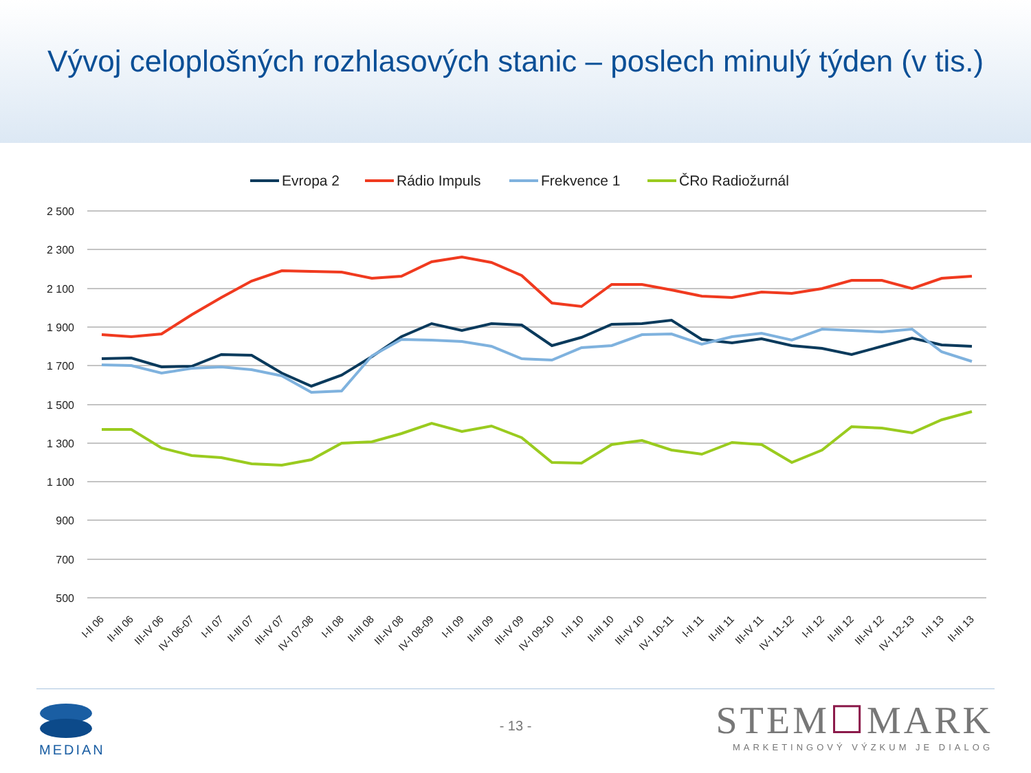Vývoj celoplošných rozhlasových stanic – poslech minulý týden (v tis.)
Evropa 2
Rádio Impuls
Frekvence 1
ČRo Radiožurnál
2 500
2 300
2 100
1 900
1 700
1 500
1 300
1 100
900
700
500
I-II 06
II-III 06
III-IV 06
IV-I 06-07
I-II 07
II-III 07
III-IV 07
IV-I 07-08
I-II 08
II-III 08
III-IV 08
IV-I 08-09
I-II 09
II-III 09
III-IV 09
IV-I 09-10
I-II 10
II-III 10
III-IV 10
IV-I 10-11
I-II 11
II-III 11
III-IV 11
IV-I 11-12
I-II 12
II-III 12
III-IV 12
IV-I 12-13
I-II 13
II-III 13
MEDIAN
- 13 -
STEM☐MARK
MARKETINGOVÝ VÝZKUM JE DIALOG